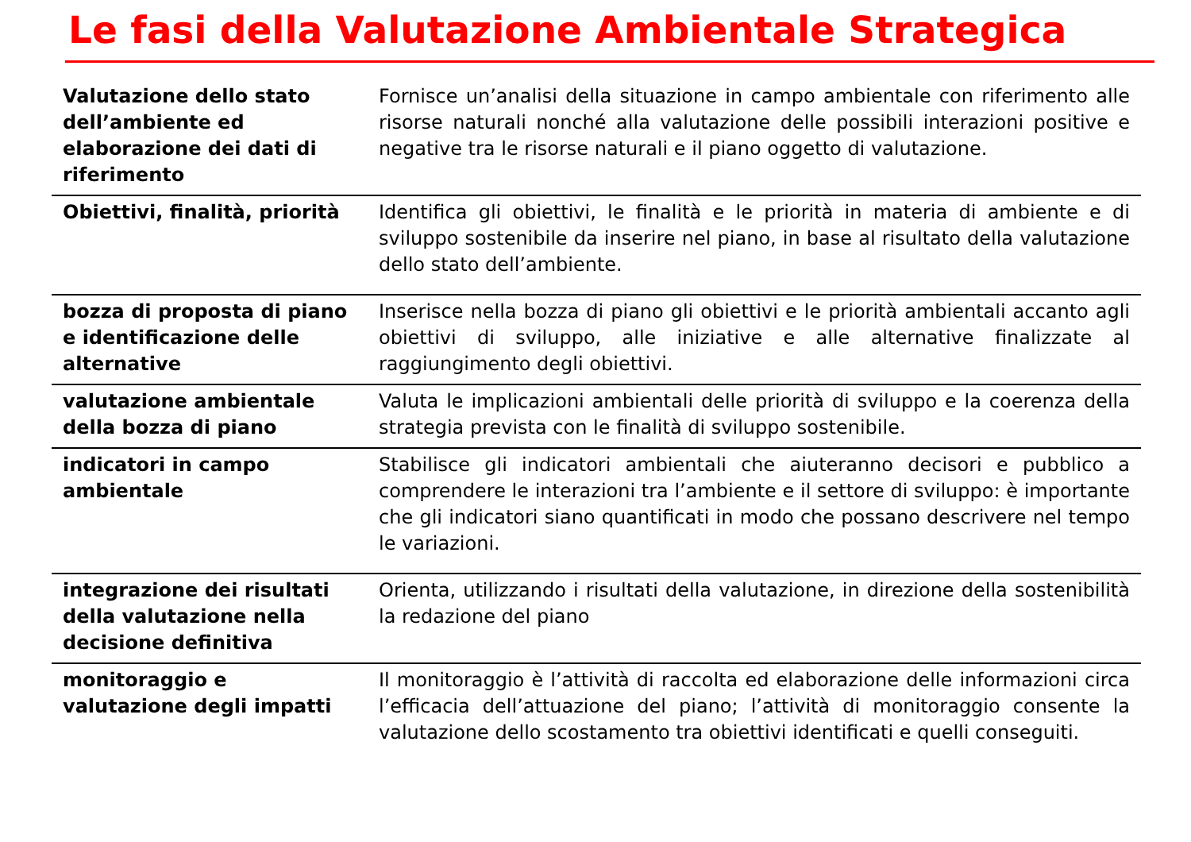Le fasi della Valutazione Ambientale Strategica
| Valutazione dello stato dell’ambiente ed elaborazione dei dati di riferimento | Fornisce un’analisi della situazione in campo ambientale con riferimento alle risorse naturali nonché alla valutazione delle possibili interazioni positive e negative tra le risorse naturali e il piano oggetto di valutazione. |
| Obiettivi, finalità, priorità | Identifica gli obiettivi, le finalità e le priorità in materia di ambiente e di sviluppo sostenibile da inserire nel piano, in base al risultato della valutazione dello stato dell’ambiente. |
| bozza di proposta di piano e identificazione delle alternative | Inserisce nella bozza di piano gli obiettivi e le priorità ambientali accanto agli obiettivi di sviluppo, alle iniziative e alle alternative finalizzate al raggiungimento degli obiettivi. |
| valutazione ambientale della bozza di piano | Valuta le implicazioni ambientali delle priorità di sviluppo e la coerenza della strategia prevista con le finalità di sviluppo sostenibile. |
| indicatori in campo ambientale | Stabilisce gli indicatori ambientali che aiuteranno decisori e pubblico a comprendere le interazioni tra l’ambiente e il settore di sviluppo: è importante che gli indicatori siano quantificati in modo che possano descrivere nel tempo le variazioni. |
| integrazione dei risultati della valutazione nella decisione definitiva | Orienta, utilizzando i risultati della valutazione, in direzione della sostenibilità la redazione del piano |
| monitoraggio e valutazione degli impatti | Il monitoraggio è l’attività di raccolta ed elaborazione delle informazioni circa l’efficacia dell’attuazione del piano; l’attività di monitoraggio consente la valutazione dello scostamento tra obiettivi identificati e quelli conseguiti. |